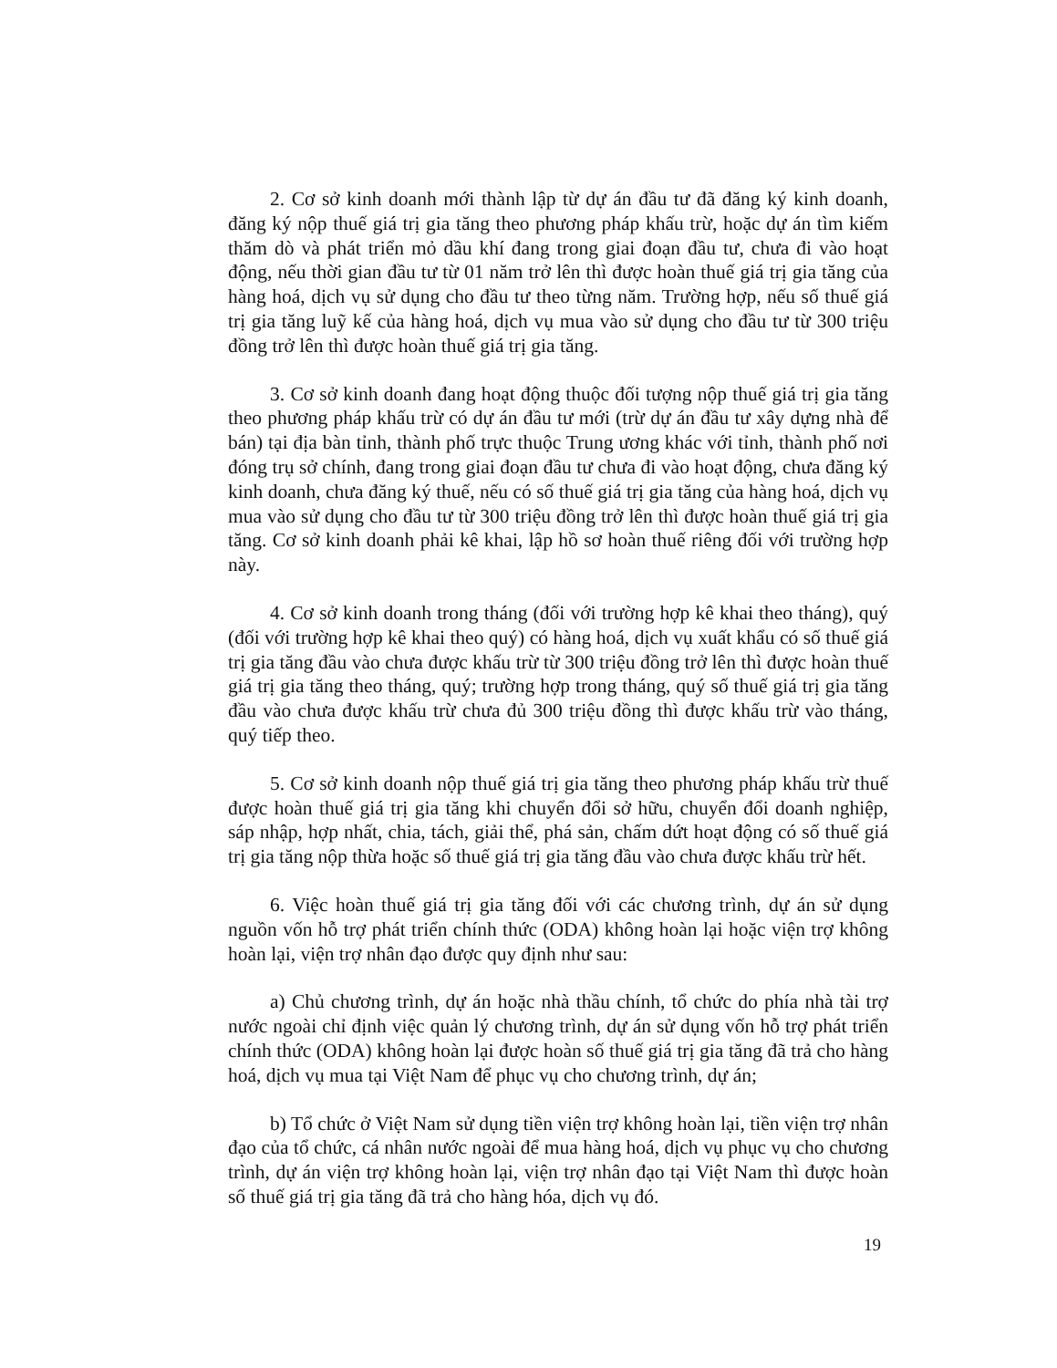2. Cơ sở kinh doanh mới thành lập từ dự án đầu tư đã đăng ký kinh doanh, đăng ký nộp thuế giá trị gia tăng theo phương pháp khấu trừ, hoặc dự án tìm kiếm thăm dò và phát triển mỏ dầu khí đang trong giai đoạn đầu tư, chưa đi vào hoạt động, nếu thời gian đầu tư từ 01 năm trở lên thì được hoàn thuế giá trị gia tăng của hàng hoá, dịch vụ sử dụng cho đầu tư theo từng năm. Trường hợp, nếu số thuế giá trị gia tăng luỹ kế của hàng hoá, dịch vụ mua vào sử dụng cho đầu tư từ 300 triệu đồng trở lên thì được hoàn thuế giá trị gia tăng.
3. Cơ sở kinh doanh đang hoạt động thuộc đối tượng nộp thuế giá trị gia tăng theo phương pháp khấu trừ có dự án đầu tư mới (trừ dự án đầu tư xây dựng nhà để bán) tại địa bàn tỉnh, thành phố trực thuộc Trung ương khác với tỉnh, thành phố nơi đóng trụ sở chính, đang trong giai đoạn đầu tư chưa đi vào hoạt động, chưa đăng ký kinh doanh, chưa đăng ký thuế, nếu có số thuế giá trị gia tăng của hàng hoá, dịch vụ mua vào sử dụng cho đầu tư từ 300 triệu đồng trở lên thì được hoàn thuế giá trị gia tăng. Cơ sở kinh doanh phải kê khai, lập hồ sơ hoàn thuế riêng đối với trường hợp này.
4. Cơ sở kinh doanh trong tháng (đối với trường hợp kê khai theo tháng), quý (đối với trường hợp kê khai theo quý) có hàng hoá, dịch vụ xuất khẩu có số thuế giá trị gia tăng đầu vào chưa được khấu trừ từ 300 triệu đồng trở lên thì được hoàn thuế giá trị gia tăng theo tháng, quý; trường hợp trong tháng, quý số thuế giá trị gia tăng đầu vào chưa được khấu trừ chưa đủ 300 triệu đồng thì được khấu trừ vào tháng, quý tiếp theo.
5. Cơ sở kinh doanh nộp thuế giá trị gia tăng theo phương pháp khấu trừ thuế được hoàn thuế giá trị gia tăng khi chuyển đổi sở hữu, chuyển đổi doanh nghiệp, sáp nhập, hợp nhất, chia, tách, giải thể, phá sản, chấm dứt hoạt động có số thuế giá trị gia tăng nộp thừa hoặc số thuế giá trị gia tăng đầu vào chưa được khấu trừ hết.
6. Việc hoàn thuế giá trị gia tăng đối với các chương trình, dự án sử dụng nguồn vốn hỗ trợ phát triển chính thức (ODA) không hoàn lại hoặc viện trợ không hoàn lại, viện trợ nhân đạo được quy định như sau:
a) Chủ chương trình, dự án hoặc nhà thầu chính, tổ chức do phía nhà tài trợ nước ngoài chỉ định việc quản lý chương trình, dự án sử dụng vốn hỗ trợ phát triển chính thức (ODA) không hoàn lại được hoàn số thuế giá trị gia tăng đã trả cho hàng hoá, dịch vụ mua tại Việt Nam để phục vụ cho chương trình, dự án;
b) Tổ chức ở Việt Nam sử dụng tiền viện trợ không hoàn lại, tiền viện trợ nhân đạo của tổ chức, cá nhân nước ngoài để mua hàng hoá, dịch vụ phục vụ cho chương trình, dự án viện trợ không hoàn lại, viện trợ nhân đạo tại Việt Nam thì được hoàn số thuế giá trị gia tăng đã trả cho hàng hóa, dịch vụ đó.
19